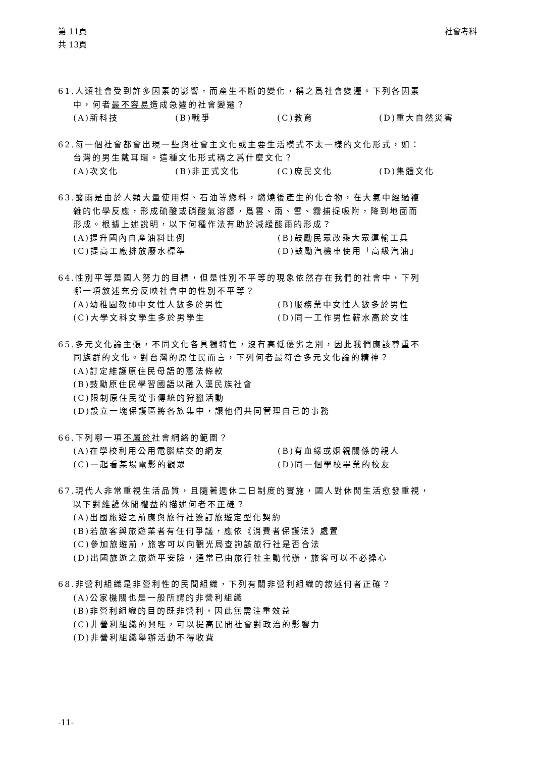第 11頁
共 13頁
社會考科
61.人類社會受到許多因素的影響，而產生不斷的變化，稱之爲社會變遷。下列各因素
中，何者最不容易造成急遽的社會變遷？
(A)新科技 (B)戰爭 (C)教育 (D)重大自然災害
62.每一個社會都會出現一些與社會主文化或主要生活模式不太一樣的文化形式，如：
台灣的男生戴耳環。這種文化形式稱之爲什麼文化？
(A)次文化 (B)非正式文化 (C)庶民文化 (D)集體文化
63.酸雨是由於人類大量使用煤、石油等燃料，燃燒後產生的化合物，在大氣中經過複
雜的化學反應，形成硫酸或硝酸氣溶膠，爲雲、雨、雪、霧捕捉吸附，降到地面而
形成。根據上述說明，以下何種作法有助於減緩酸雨的形成？
(A)提升國內自產油料比例 (B)鼓勵民眾改乘大眾運輸工具
(C)提高工廠排放廢水標準 (D)鼓勵汽機車使用「高級汽油」
64.性別平等是國人努力的目標，但是性別不平等的現象依然存在我們的社會中，下列
哪一項敘述充分反映社會中的性別不平等？
(A)幼稚園教師中女性人數多於男性 (B)服務業中女性人數多於男性
(C)大學文科女學生多於男學生 (D)同一工作男性薪水高於女性
65.多元文化論主張，不同文化各具獨特性，沒有高低優劣之別，因此我們應該尊重不
同族群的文化。對台灣的原住民而言，下列何者最符合多元文化論的精神？
(A)訂定維護原住民母語的憲法條款
(B)鼓勵原住民學習國語以融入漢民族社會
(C)限制原住民從事傳統的狩獵活動
(D)設立一塊保護區將各族集中，讓他們共同管理自己的事務
66.下列哪一項不屬於社會網絡的範圍？
(A)在學校利用公用電腦結交的網友 (B)有血緣或姻親關係的親人
(C)一起看某場電影的觀眾 (D)同一個學校畢業的校友
67.現代人非常重視生活品質，且隨著週休二日制度的實施，國人對休閒生活愈發重視，
以下對維護休閒權益的描述何者不正確？
(A)出國旅遊之前應與旅行社簽訂旅遊定型化契約
(B)若旅客與旅遊業者有任何爭議，應依《消費者保護法》處置
(C)參加旅遊前，旅客可以向觀光局查詢該旅行社是否合法
(D)出國旅遊之旅遊平安險，通常已由旅行社主動代辦，旅客可以不必操心
68.非營利組織是非營利性的民間組織，下列有關非營利組織的敘述何者正確？
(A)公家機關也是一般所謂的非營利組織
(B)非營利組織的目的既非營利，因此無需注重效益
(C)非營利組織的興旺，可以提高民間社會對政治的影響力
(D)非營利組織舉辦活動不得收費
-11-